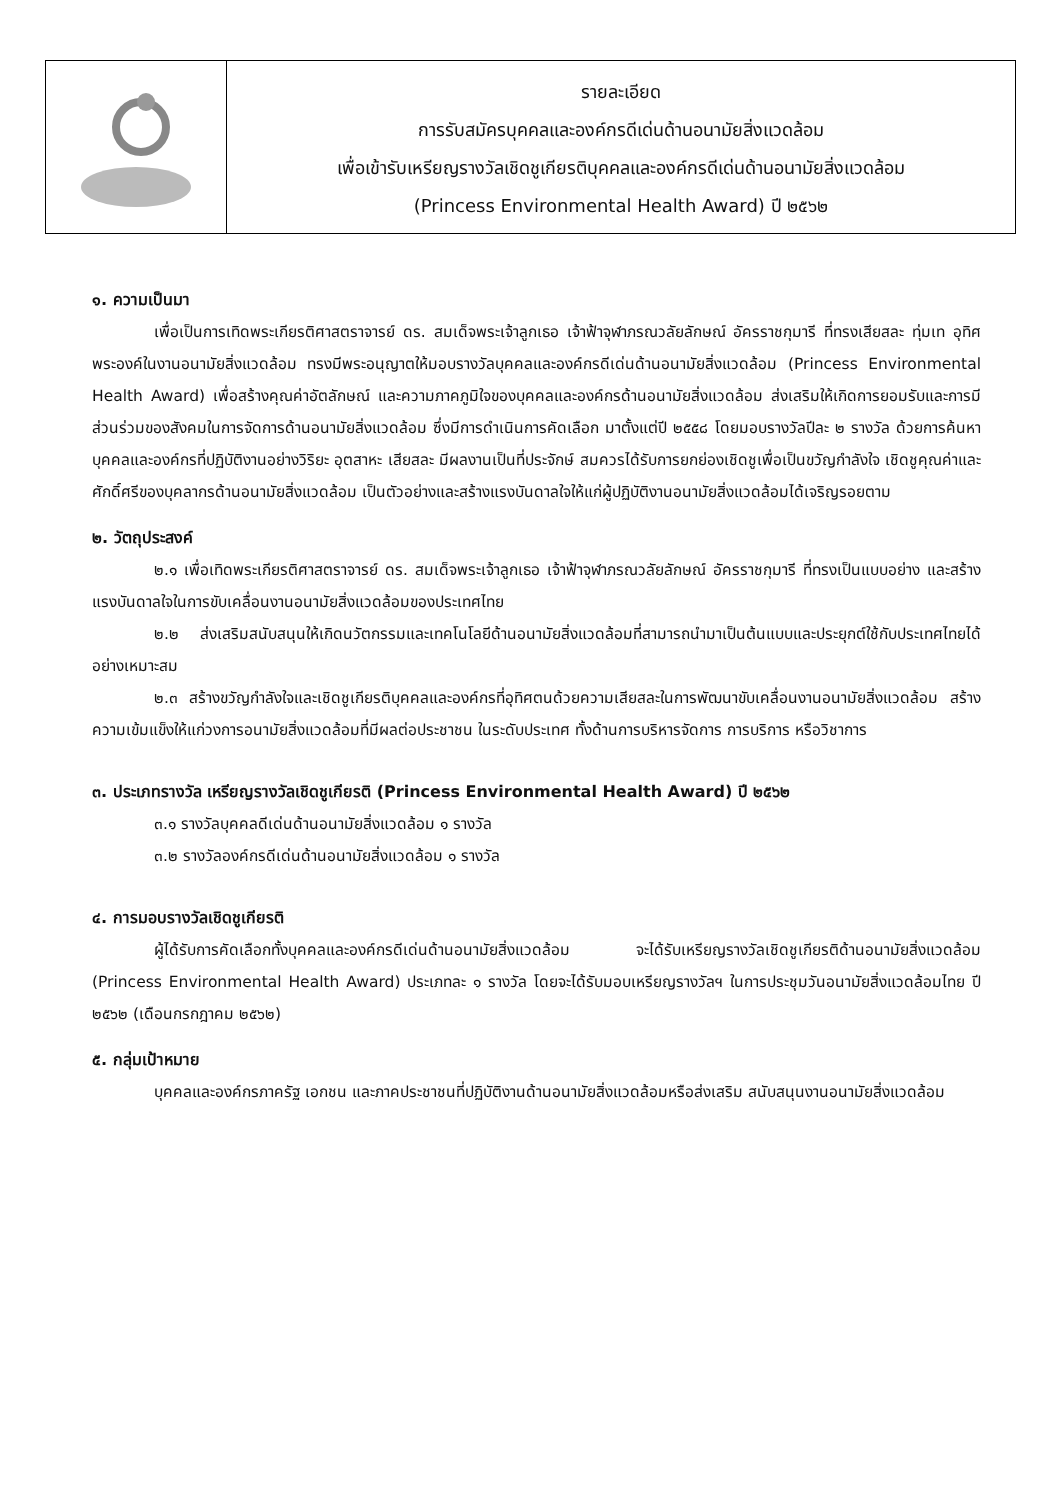รายละเอียด
การรับสมัครบุคคลและองค์กรดีเด่นด้านอนามัยสิ่งแวดล้อม
เพื่อเข้ารับเหรียญรางวัลเชิดชูเกียรติบุคคลและองค์กรดีเด่นด้านอนามัยสิ่งแวดล้อม
(Princess Environmental Health Award) ปี ๒๕๖๒
๑. ความเป็นมา
เพื่อเป็นการเทิดพระเกียรติศาสตราจารย์ ดร. สมเด็จพระเจ้าลูกเธอ เจ้าฟ้าจุฬาภรณวลัยลักษณ์ อัครราชกุมารี ที่ทรงเสียสละ ทุ่มเท อุทิศพระองค์ในงานอนามัยสิ่งแวดล้อม ทรงมีพระอนุญาตให้มอบรางวัลบุคคลและองค์กรดีเด่นด้านอนามัยสิ่งแวดล้อม (Princess Environmental Health Award) เพื่อสร้างคุณค่าอัตลักษณ์ และความภาคภูมิใจของบุคคลและองค์กรด้านอนามัยสิ่งแวดล้อม ส่งเสริมให้เกิดการยอมรับและการมีส่วนร่วมของสังคมในการจัดการด้านอนามัยสิ่งแวดล้อม ซึ่งมีการดำเนินการคัดเลือก มาตั้งแต่ปี ๒๕๕๘ โดยมอบรางวัลปีละ ๒ รางวัล ด้วยการค้นหาบุคคลและองค์กรที่ปฏิบัติงานอย่างวิริยะ อุตสาหะ เสียสละ มีผลงานเป็นที่ประจักษ์ สมควรได้รับการยกย่องเชิดชูเพื่อเป็นขวัญกำลังใจ เชิดชูคุณค่าและศักดิ์ศรีของบุคลากรด้านอนามัยสิ่งแวดล้อม เป็นตัวอย่างและสร้างแรงบันดาลใจให้แก่ผู้ปฏิบัติงานอนามัยสิ่งแวดล้อมได้เจริญรอยตาม
๒. วัตถุประสงค์
๒.๑ เพื่อเทิดพระเกียรติศาสตราจารย์ ดร. สมเด็จพระเจ้าลูกเธอ เจ้าฟ้าจุฬาภรณวลัยลักษณ์ อัครราชกุมารี ที่ทรงเป็นแบบอย่าง และสร้างแรงบันดาลใจในการขับเคลื่อนงานอนามัยสิ่งแวดล้อมของประเทศไทย
๒.๒ ส่งเสริมสนับสนุนให้เกิดนวัตกรรมและเทคโนโลยีด้านอนามัยสิ่งแวดล้อมที่สามารถนำมาเป็นต้นแบบและประยุกต์ใช้กับประเทศไทยได้อย่างเหมาะสม
๒.๓ สร้างขวัญกำลังใจและเชิดชูเกียรติบุคคลและองค์กรที่อุทิศตนด้วยความเสียสละในการพัฒนาขับเคลื่อนงานอนามัยสิ่งแวดล้อม สร้างความเข้มแข็งให้แก่วงการอนามัยสิ่งแวดล้อมที่มีผลต่อประชาชน ในระดับประเทศ ทั้งด้านการบริหารจัดการ การบริการ หรือวิชาการ
๓. ประเภทรางวัล เหรียญรางวัลเชิดชูเกียรติ (Princess Environmental Health Award) ปี ๒๕๖๒
๓.๑ รางวัลบุคคลดีเด่นด้านอนามัยสิ่งแวดล้อม ๑ รางวัล
๓.๒ รางวัลองค์กรดีเด่นด้านอนามัยสิ่งแวดล้อม ๑ รางวัล
๔. การมอบรางวัลเชิดชูเกียรติ
ผู้ได้รับการคัดเลือกทั้งบุคคลและองค์กรดีเด่นด้านอนามัยสิ่งแวดล้อม จะได้รับเหรียญรางวัลเชิดชูเกียรติด้านอนามัยสิ่งแวดล้อม (Princess Environmental Health Award) ประเภทละ ๑ รางวัล โดยจะได้รับมอบเหรียญรางวัลฯ ในการประชุมวันอนามัยสิ่งแวดล้อมไทย ปี ๒๕๖๒ (เดือนกรกฎาคม ๒๕๖๒)
๕. กลุ่มเป้าหมาย
บุคคลและองค์กรภาครัฐ เอกชน และภาคประชาชนที่ปฏิบัติงานด้านอนามัยสิ่งแวดล้อมหรือส่งเสริม สนับสนุนงานอนามัยสิ่งแวดล้อม